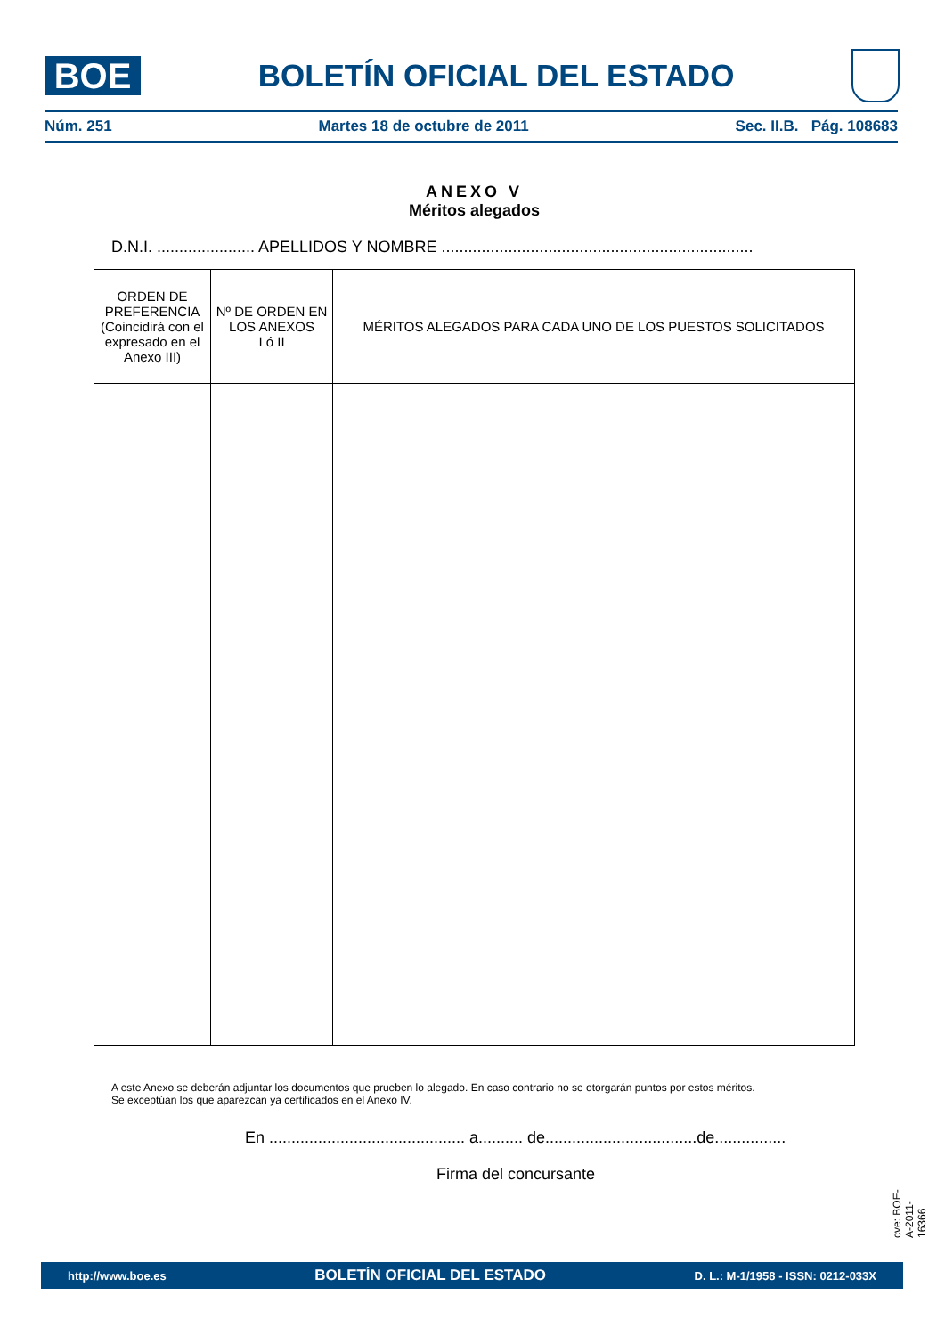BOE
BOLETÍN OFICIAL DEL ESTADO
Núm. 251 Martes 18 de octubre de 2011 Sec. II.B. Pág. 108683
ANEXO V
Méritos alegados
D.N.I. ...................... APELLIDOS Y NOMBRE ......................................................................
| ORDEN DE PREFERENCIA (Coincidirá con el expresado en el Anexo III) | Nº DE ORDEN EN LOS ANEXOS I ó II | MÉRITOS ALEGADOS PARA CADA UNO DE LOS PUESTOS SOLICITADOS |
| --- | --- | --- |
A este Anexo se deberán adjuntar los documentos que prueben lo alegado. En caso contrario no se otorgarán puntos por estos méritos.
Se exceptúan los que aparezcan ya certificados en el Anexo IV.
En ............................................ a.......... de..................................de................
Firma del concursante
cve: BOE-A-2011-16366
http://www.boe.es BOLETÍN OFICIAL DEL ESTADO D. L.: M-1/1958 - ISSN: 0212-033X